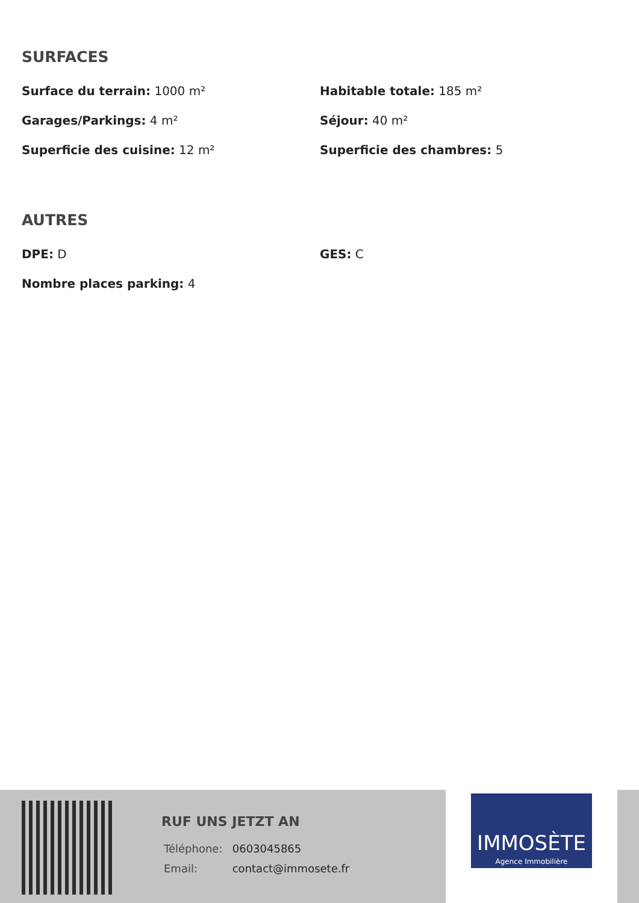SURFACES
Surface du terrain: 1000 m²
Habitable totale: 185 m²
Garages/Parkings: 4 m²
Séjour: 40 m²
Superficie des cuisine: 12 m²
Superficie des chambres: 5
AUTRES
DPE: D
GES: C
Nombre places parking: 4
RUF UNS JETZT AN
Téléphone: 0603045865
Email: contact@immosete.fr
IMMOSÈTE
Agence Immobilière